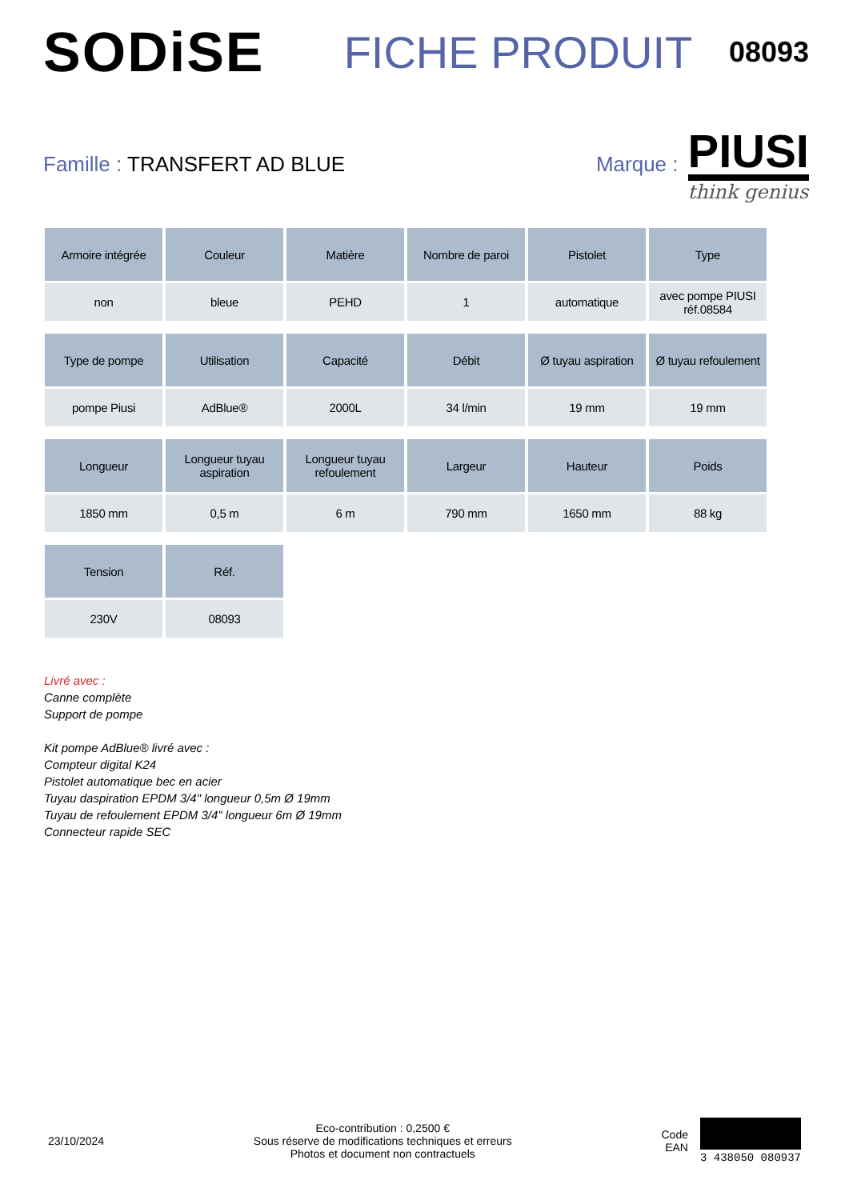SODiSE
FICHE PRODUIT
08093
Famille : TRANSFERT AD BLUE Marque :
PIUSI
think genius
| Armoire intégrée | Couleur | Matière | Nombre de paroi | Pistolet | Type |
| --- | --- | --- | --- | --- | --- |
| non | bleue | PEHD | 1 | automatique | avec pompe PIUSI réf.08584 |
| Type de pompe | Utilisation | Capacité | Débit | Ø tuyau aspiration | Ø tuyau refoulement |
| pompe Piusi | AdBlue® | 2000L | 34 l/min | 19 mm | 19 mm |
| Longueur | Longueur tuyau aspiration | Longueur tuyau refoulement | Largeur | Hauteur | Poids |
| 1850 mm | 0,5 m | 6 m | 790 mm | 1650 mm | 88 kg |
| Tension | Réf. | | | | |
| 230V | 08093 | | | | |
Livré avec :
Canne complète
Support de pompe
Kit pompe AdBlue® livré avec :
Compteur digital K24
Pistolet automatique bec en acier
Tuyau daspiration EPDM 3/4" longueur 0,5m Ø 19mm
Tuyau de refoulement EPDM 3/4" longueur 6m Ø 19mm
Connecteur rapide SEC
23/10/2024
Eco-contribution : 0,2500 €
Sous réserve de modifications techniques et erreurs
Photos et document non contractuels
Code
EAN
3 438050 080937